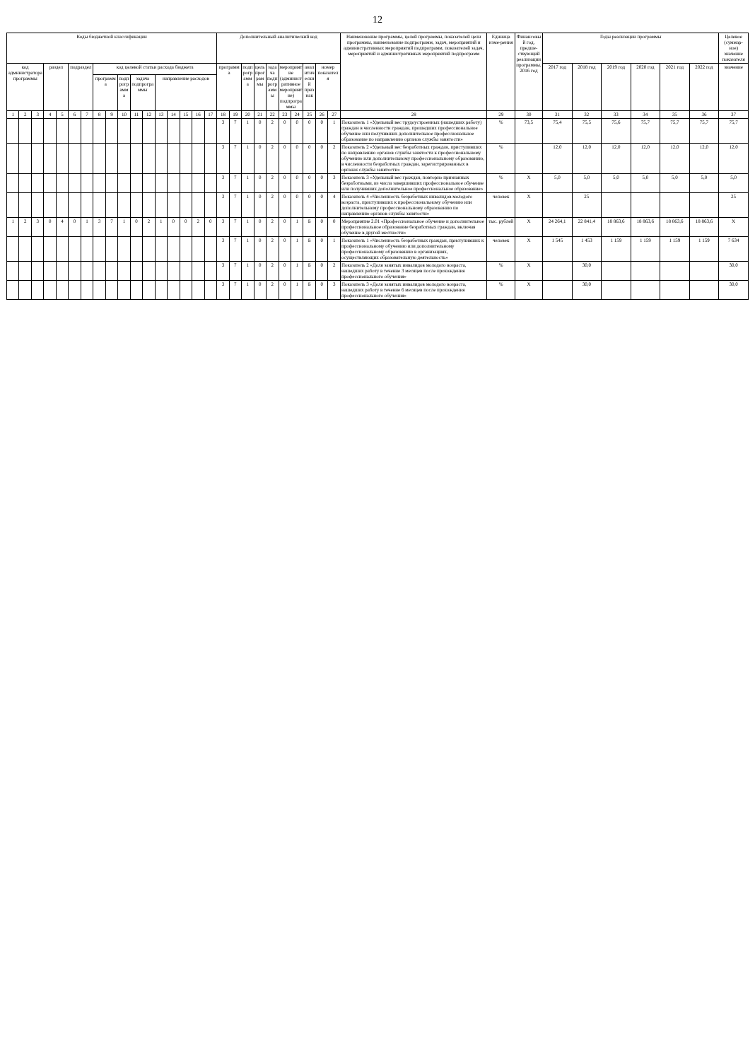12
| Коды бюджетной классификации | | | | | | | | | | | | | | | | | Дополнительный аналитический код | | | | | | | | | | Наименование программы, целей программы, показателей цели программы, наименование подпрограмм, задач, мероприятий и административных мероприятий подпрограмм, показателей задач, мероприятий и административных мероприятий подпрограмм | Единица изме-рения | Финансовый год, предше-ствующий реализации программы, 2016 год | Годы реализации программы | | | | | | Целевое (суммар-ное) значение показателя |
| --- | --- | --- | --- | --- | --- | --- | --- | --- | --- | --- | --- | --- | --- | --- | --- | --- | --- | --- | --- | --- | --- | --- | --- | --- | --- | --- | --- | --- | --- | --- | --- | --- | --- | --- | --- | --- |
| код администратора программы | | | раздел | | подраздел | | код целевой статьи расхода бюджета | | | | | | | | | | программа | | подпрограмма | цель программы | задача подпрограммы | мероприятие (административное мероприятие) подпрограммы | | аналитический признак | номер показателя | | | | | 2017 год | 2018 год | 2019 год | 2020 год | 2021 год | 2022 год | значение |
| | | | | | | | программа | | подпрограмма | задача подпрограммы | | направление расходов | | | | | | | | | | | | | | | | | | | | | | | | |
| 1 | 2 | 3 | 4 | 5 | 6 | 7 | 8 | 9 | 10 | 11 | 12 | 13 | 14 | 15 | 16 | 17 | 18 | 19 | 20 | 21 | 22 | 23 | 24 | 25 | 26 | 27 | 28 | 29 | 30 | 31 | 32 | 33 | 34 | 35 | 36 | 37 |
| | | | | | | | | | | | | | | | | | 3 | 7 | 1 | 0 | 2 | 0 | 0 | 0 | 0 | 1 | Показатель 1 «Удельный вес трудоустроенных (нашедших работу) граждан в численности граждан, прошедших профессиональное обучение или получивших дополнительное профессиональное образование по направлению органов службы занятости» | % | 73,5 | 75,4 | 75,5 | 75,6 | 75,7 | 75,7 | 75,7 | 75,7 |
| | | | | | | | | | | | | | | | | | 3 | 7 | 1 | 0 | 2 | 0 | 0 | 0 | 0 | 2 | Показатель 2 «Удельный вес безработных граждан, приступивших по направлению органов службы занятости к профессиональному обучению или дополнительному профессиональному образованию, в численности безработных граждан, зарегистрированных в органах службы занятости» | % | | 12,0 | 12,0 | 12,0 | 12,0 | 12,0 | 12,0 | 12,0 |
| | | | | | | | | | | | | | | | | | 3 | 7 | 1 | 0 | 2 | 0 | 0 | 0 | 0 | 3 | Показатель 3 «Удельный вес граждан, повторно признанных безработными, из числа завершивших профессиональное обучение или получивших дополнительное профессиональное образование» | % | X | 5,0 | 5,0 | 5,0 | 5,0 | 5,0 | 5,0 | 5,0 |
| | | | | | | | | | | | | | | | | | 3 | 7 | 1 | 0 | 2 | 0 | 0 | 0 | 0 | 4 | Показатель 4 «Численность безработных инвалидов молодого возраста, приступивших к профессиональному обучению или дополнительному профессиональному образованию по направлению органов службы занятости» | человек | X | | 25 | | | | | 25 |
| 1 | 2 | 3 | 0 | 4 | 0 | 1 | 3 | 7 | 1 | 0 | 2 | 1 | 0 | 0 | 2 | 0 | 3 | 7 | 1 | 0 | 2 | 0 | 1 | Б | 0 | 0 | Мероприятие 2.01 «Профессиональное обучение и дополнительное профессиональное образование безработных граждан, включая обучение в другой местности» | тыс. рублей | X | 24 264,1 | 22 841,4 | 18 863,6 | 18 863,6 | 18 863,6 | 18 863,6 | X |
| | | | | | | | | | | | | | | | | | 3 | 7 | 1 | 0 | 2 | 0 | 1 | Б | 0 | 1 | Показатель 1 «Численность безработных граждан, приступивших к профессиональному обучению или дополнительному профессиональному образованию в организациях, осуществляющих образовательную деятельность» | человек | X | 1 545 | 1 453 | 1 159 | 1 159 | 1 159 | 1 159 | 7 634 |
| | | | | | | | | | | | | | | | | | 3 | 7 | 1 | 0 | 2 | 0 | 1 | Б | 0 | 2 | Показатель 2 «Доля занятых инвалидов молодого возраста, нашедших работу в течение 3 месяцев после прохождения профессионального обучения» | % | X | | 30,0 | | | | | 30,0 |
| | | | | | | | | | | | | | | | | | 3 | 7 | 1 | 0 | 2 | 0 | 1 | Б | 0 | 3 | Показатель 3 «Доля занятых инвалидов молодого возраста, нашедших работу в течение 6 месяцев после прохождения профессионального обучения» | % | X | | 30,0 | | | | | 30,0 |